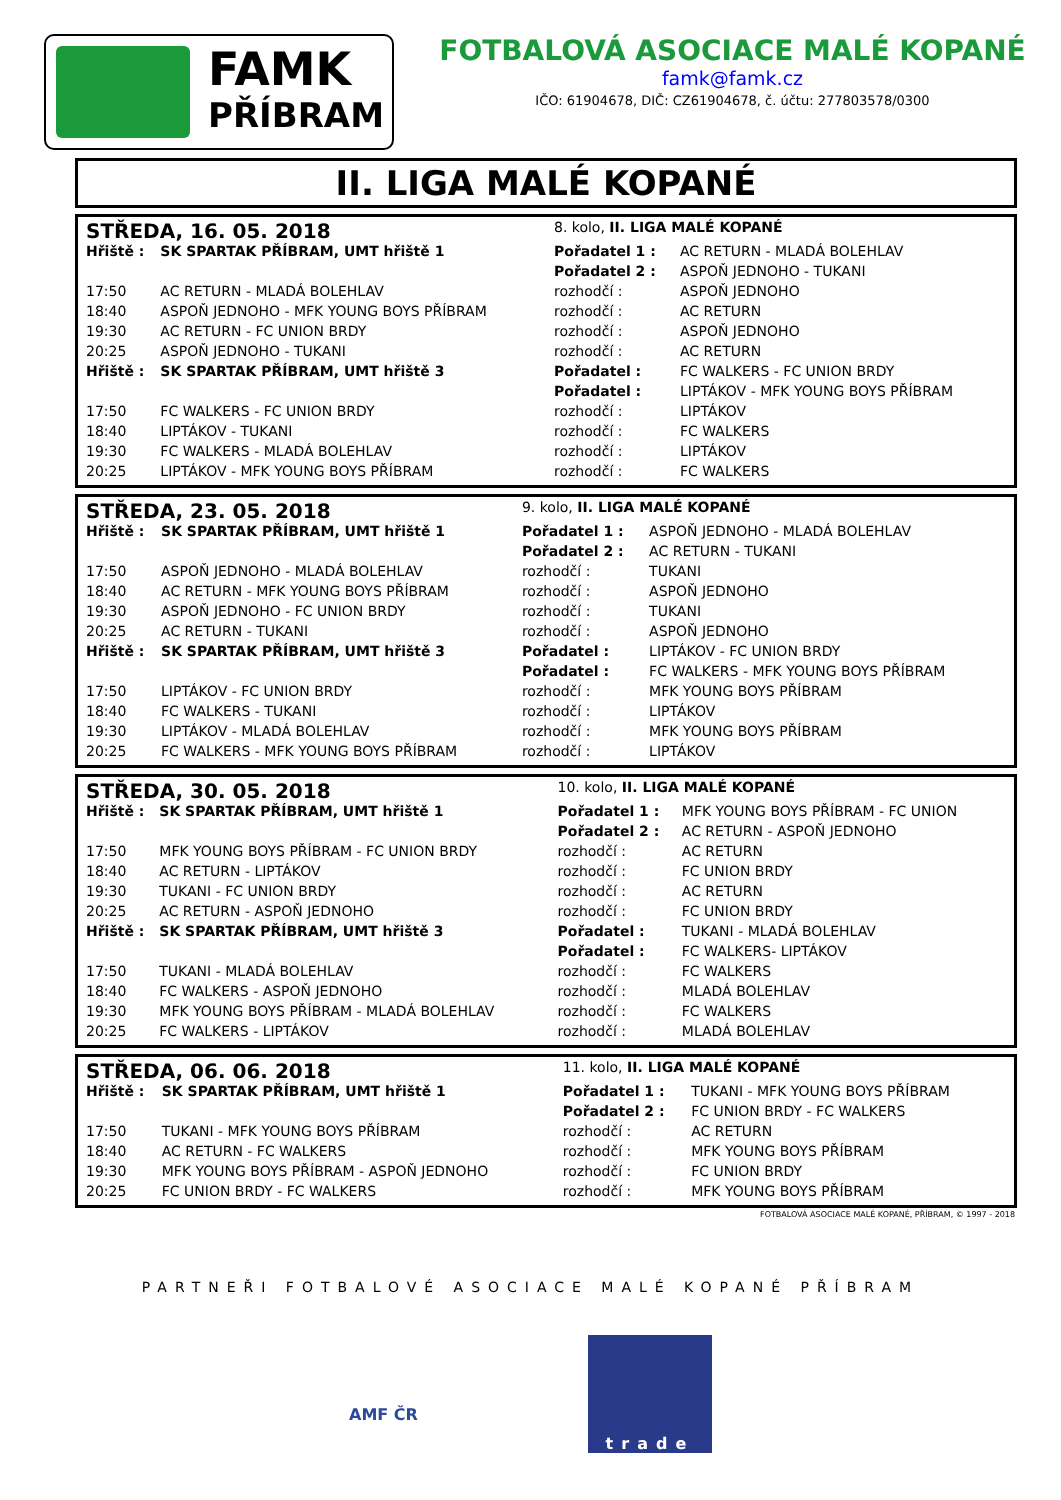FAMK
PŘÍBRAM
FOTBALOVÁ ASOCIACE MALÉ KOPANÉ
famk@famk.cz
IČO: 61904678, DIČ: CZ61904678, č. účtu: 277803578/0300
II. LIGA MALÉ KOPANÉ
| STŘEDA, 16. 05. 2018 | | 8. kolo, II. LIGA MALÉ KOPANÉ | |
| Hřiště : | SK SPARTAK PŘÍBRAM, UMT hřiště 1 | Pořadatel 1 : | AC RETURN - MLADÁ BOLEHLAV |
| | | Pořadatel 2 : | ASPOŇ JEDNOHO - TUKANI |
| 17:50 | AC RETURN - MLADÁ BOLEHLAV | rozhodčí : | ASPOŇ JEDNOHO |
| 18:40 | ASPOŇ JEDNOHO - MFK YOUNG BOYS PŘÍBRAM | rozhodčí : | AC RETURN |
| 19:30 | AC RETURN - FC UNION BRDY | rozhodčí : | ASPOŇ JEDNOHO |
| 20:25 | ASPOŇ JEDNOHO - TUKANI | rozhodčí : | AC RETURN |
| Hřiště : | SK SPARTAK PŘÍBRAM, UMT hřiště 3 | Pořadatel : | FC WALKERS - FC UNION BRDY |
| | | Pořadatel : | LIPTÁKOV - MFK YOUNG BOYS PŘÍBRAM |
| 17:50 | FC WALKERS - FC UNION BRDY | rozhodčí : | LIPTÁKOV |
| 18:40 | LIPTÁKOV - TUKANI | rozhodčí : | FC WALKERS |
| 19:30 | FC WALKERS - MLADÁ BOLEHLAV | rozhodčí : | LIPTÁKOV |
| 20:25 | LIPTÁKOV - MFK YOUNG BOYS PŘÍBRAM | rozhodčí : | FC WALKERS |
| STŘEDA, 23. 05. 2018 | | 9. kolo, II. LIGA MALÉ KOPANÉ | |
| Hřiště : | SK SPARTAK PŘÍBRAM, UMT hřiště 1 | Pořadatel 1 : | ASPOŇ JEDNOHO - MLADÁ BOLEHLAV |
| | | Pořadatel 2 : | AC RETURN - TUKANI |
| 17:50 | ASPOŇ JEDNOHO - MLADÁ BOLEHLAV | rozhodčí : | TUKANI |
| 18:40 | AC RETURN - MFK YOUNG BOYS PŘÍBRAM | rozhodčí : | ASPOŇ JEDNOHO |
| 19:30 | ASPOŇ JEDNOHO - FC UNION BRDY | rozhodčí : | TUKANI |
| 20:25 | AC RETURN - TUKANI | rozhodčí : | ASPOŇ JEDNOHO |
| Hřiště : | SK SPARTAK PŘÍBRAM, UMT hřiště 3 | Pořadatel : | LIPTÁKOV - FC UNION BRDY |
| | | Pořadatel : | FC WALKERS - MFK YOUNG BOYS PŘÍBRAM |
| 17:50 | LIPTÁKOV - FC UNION BRDY | rozhodčí : | MFK YOUNG BOYS PŘÍBRAM |
| 18:40 | FC WALKERS - TUKANI | rozhodčí : | LIPTÁKOV |
| 19:30 | LIPTÁKOV - MLADÁ BOLEHLAV | rozhodčí : | MFK YOUNG BOYS PŘÍBRAM |
| 20:25 | FC WALKERS - MFK YOUNG BOYS PŘÍBRAM | rozhodčí : | LIPTÁKOV |
| STŘEDA, 30. 05. 2018 | | 10. kolo, II. LIGA MALÉ KOPANÉ | |
| Hřiště : | SK SPARTAK PŘÍBRAM, UMT hřiště 1 | Pořadatel 1 : | MFK YOUNG BOYS PŘÍBRAM - FC UNION |
| | | Pořadatel 2 : | AC RETURN - ASPOŇ JEDNOHO |
| 17:50 | MFK YOUNG BOYS PŘÍBRAM - FC UNION BRDY | rozhodčí : | AC RETURN |
| 18:40 | AC RETURN - LIPTÁKOV | rozhodčí : | FC UNION BRDY |
| 19:30 | TUKANI - FC UNION BRDY | rozhodčí : | AC RETURN |
| 20:25 | AC RETURN - ASPOŇ JEDNOHO | rozhodčí : | FC UNION BRDY |
| Hřiště : | SK SPARTAK PŘÍBRAM, UMT hřiště 3 | Pořadatel : | TUKANI - MLADÁ BOLEHLAV |
| | | Pořadatel : | FC WALKERS- LIPTÁKOV |
| 17:50 | TUKANI - MLADÁ BOLEHLAV | rozhodčí : | FC WALKERS |
| 18:40 | FC WALKERS - ASPOŇ JEDNOHO | rozhodčí : | MLADÁ BOLEHLAV |
| 19:30 | MFK YOUNG BOYS PŘÍBRAM - MLADÁ BOLEHLAV | rozhodčí : | FC WALKERS |
| 20:25 | FC WALKERS - LIPTÁKOV | rozhodčí : | MLADÁ BOLEHLAV |
| STŘEDA, 06. 06. 2018 | | 11. kolo, II. LIGA MALÉ KOPANÉ | |
| Hřiště : | SK SPARTAK PŘÍBRAM, UMT hřiště 1 | Pořadatel 1 : | TUKANI - MFK YOUNG BOYS PŘÍBRAM |
| | | Pořadatel 2 : | FC UNION BRDY - FC WALKERS |
| 17:50 | TUKANI - MFK YOUNG BOYS PŘÍBRAM | rozhodčí : | AC RETURN |
| 18:40 | AC RETURN - FC WALKERS | rozhodčí : | MFK YOUNG BOYS PŘÍBRAM |
| 19:30 | MFK YOUNG BOYS PŘÍBRAM - ASPOŇ JEDNOHO | rozhodčí : | FC UNION BRDY |
| 20:25 | FC UNION BRDY - FC WALKERS | rozhodčí : | MFK YOUNG BOYS PŘÍBRAM |
FOTBALOVÁ ASOCIACE MALÉ KOPANÉ, PŘÍBRAM, © 1997 - 2018
PARTNEŘI FOTBALOVÉ ASOCIACE MALÉ KOPANÉ PŘÍBRAM
AMF ČR
trade